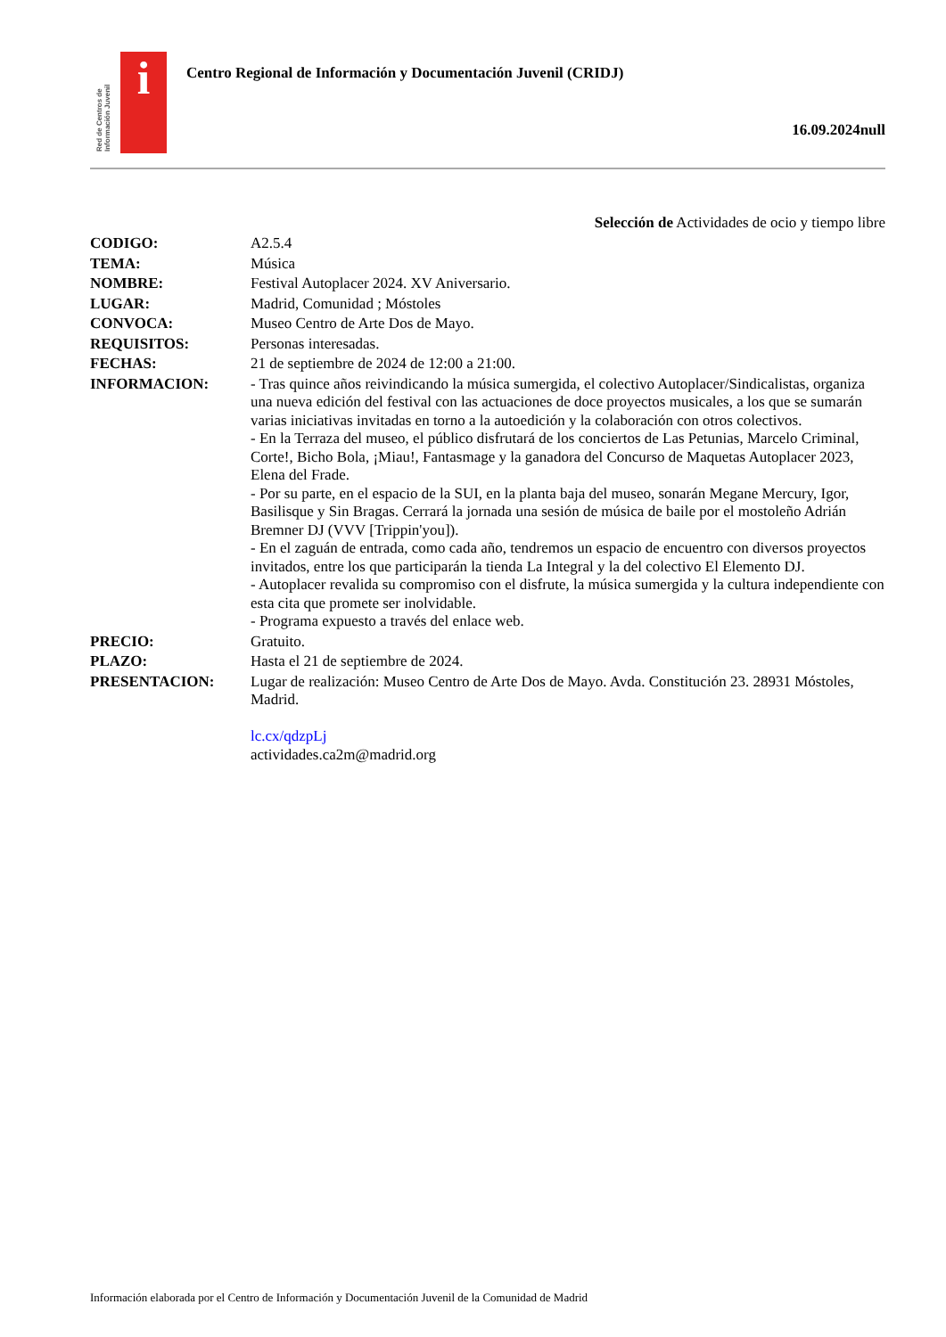Red de Centros de Información Juvenil
i
Centro Regional de Información y Documentación Juvenil (CRIDJ)
16.09.2024null
Selección de Actividades de ocio y tiempo libre
| CODIGO: | A2.5.4 |
| TEMA: | Música |
| NOMBRE: | Festival Autoplacer 2024. XV Aniversario. |
| LUGAR: | Madrid, Comunidad ; Móstoles |
| CONVOCA: | Museo Centro de Arte Dos de Mayo. |
| REQUISITOS: | Personas interesadas. |
| FECHAS: | 21 de septiembre de 2024 de 12:00 a 21:00. |
| INFORMACION: | - Tras quince años reivindicando la música sumergida, el colectivo Autoplacer/Sindicalistas, organiza una nueva edición del festival con las actuaciones de doce proyectos musicales, a los que se sumarán varias iniciativas invitadas en torno a la autoedición y la colaboración con otros colectivos. - En la Terraza del museo, el público disfrutará de los conciertos de Las Petunias, Marcelo Criminal, Corte!, Bicho Bola, ¡Miau!, Fantasmage y la ganadora del Concurso de Maquetas Autoplacer 2023, Elena del Frade. - Por su parte, en el espacio de la SUI, en la planta baja del museo, sonarán Megane Mercury, Igor, Basilisque y Sin Bragas. Cerrará la jornada una sesión de música de baile por el mostoleño Adrián Bremner DJ (VVV [Trippin'you]). - En el zaguán de entrada, como cada año, tendremos un espacio de encuentro con diversos proyectos invitados, entre los que participarán la tienda La Integral y la del colectivo El Elemento DJ. - Autoplacer revalida su compromiso con el disfrute, la música sumergida y la cultura independiente con esta cita que promete ser inolvidable. - Programa expuesto a través del enlace web. |
| PRECIO: | Gratuito. |
| PLAZO: | Hasta el 21 de septiembre de 2024. |
| PRESENTACION: | Lugar de realización: Museo Centro de Arte Dos de Mayo. Avda. Constitución 23. 28931 Móstoles, Madrid. lc.cx/qdzpLj actividades.ca2m@madrid.org |
Información elaborada por el Centro de Información y Documentación Juvenil de la Comunidad de Madrid